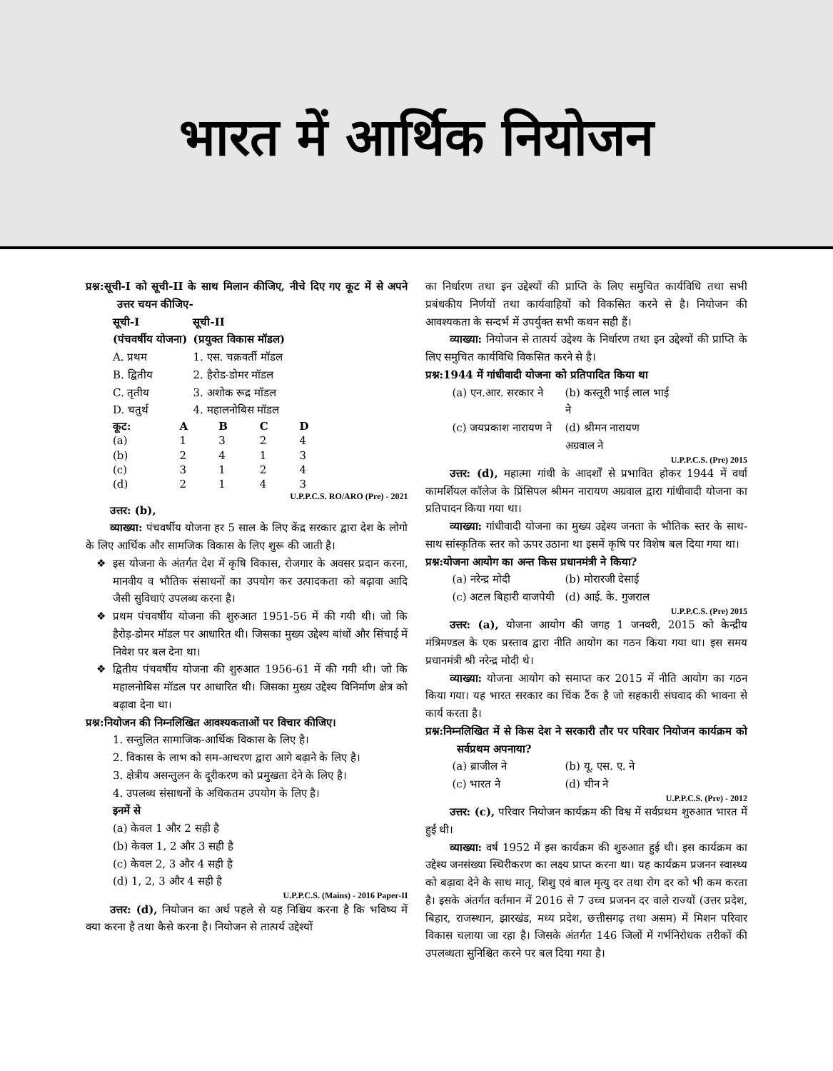भारत में आर्थिक नियोजन
प्रश्न:सूची-I को सूची-II के साथ मिलान कीजिए, नीचे दिए गए कूट में से अपने उत्तर चयन कीजिए-
| सूची-I (पंचवर्षीय योजना) | सूची-II (प्रयुक्त विकास मॉडल) |
| --- | --- |
| A. प्रथम | 1. एस. चक्रवर्ती मॉडल |
| B. द्वितीय | 2. हैरोड-डोमर मॉडल |
| C. तृतीय | 3. अशोक रूद्र मॉडल |
| D. चतुर्थ | 4. महालनोबिस मॉडल |
| कूट: | A | B | C | D |
| --- | --- | --- | --- | --- |
| (a) | 1 | 3 | 2 | 4 |
| (b) | 2 | 4 | 1 | 3 |
| (c) | 3 | 1 | 2 | 4 |
| (d) | 2 | 1 | 4 | 3 |
U.P.P.C.S. RO/ARO (Pre) - 2021
उत्तर: (b),
व्याख्या: पंचवर्षीय योजना हर 5 साल के लिए केंद्र सरकार द्वारा देश के लोगो के लिए आर्थिक और सामजिक विकास के लिए शुरू की जाती है।
इस योजना के अंतर्गत देश में कृषि विकास, रोजगार के अवसर प्रदान करना, मानवीय व भौतिक संसाधनों का उपयोग कर उत्पादकता को बढ़ावा आदि जैसी सुविधाएं उपलब्ध करना है।
प्रथम पंचवर्षीय योजना की शुरुआत 1951-56 में की गयी थी। जो कि हैरोड़-डोमर मॉडल पर आधारित थी। जिसका मुख्य उद्देश्य बांधों और सिंचाई में निवेश पर बल देना था।
द्वितीय पंचवर्षीय योजना की शुरुआत 1956-61 में की गयी थी। जो कि महालनोबिस मॉडल पर आधारित थी। जिसका मुख्य उद्देश्य विनिर्माण क्षेत्र को बढ़ावा देना था।
प्रश्न:नियोजन की निम्नलिखित आवश्यकताओं पर विचार कीजिए।
1. सन्तुलित सामाजिक-आर्थिक विकास के लिए है।
2. विकास के लाभ को सम-आचरण द्वारा आगे बढ़ाने के लिए है।
3. क्षेत्रीय असन्तुलन के दूरीकरण को प्रमुखता देने के लिए है।
4. उपलब्ध संसाधनों के अधिकतम उपयोग के लिए है।
इनमें से
(a) केवल 1 और 2 सही है
(b) केवल 1, 2 और 3 सही है
(c) केवल 2, 3 और 4 सही है
(d) 1, 2, 3 और 4 सही है
U.P.P.C.S. (Mains) - 2016 Paper-II
उत्तर: (d), नियोजन का अर्थ पहले से यह निश्चिय करना है कि भविष्य में क्या करना है तथा कैसे करना है। नियोजन से तात्पर्य उद्देश्यों
का निर्धारण तथा इन उद्देश्यों की प्राप्ति के लिए समुचित कार्यविधि तथा सभी प्रबंधकीय निर्णयों तथा कार्यवाहियों को विकसित करने से है। नियोजन की आवश्यकता के सन्दर्भ में उपर्युक्त सभी कथन सही हैं।
व्याख्या: नियोजन से तात्पर्य उद्देश्य के निर्धारण तथा इन उद्देश्यों की प्राप्ति के लिए समुचित कार्यविधि विकसित करने से है।
प्रश्न:1944 में गांधीवादी योजना को प्रतिपादित किया था
| (a) एन.आर. सरकार ने | (b) कस्तूरी भाई लाल भाई ने |
| (c) जयप्रकाश नारायण ने | (d) श्रीमन नारायण अग्रवाल ने |
U.P.P.C.S. (Pre) 2015
उत्तर: (d), महात्मा गांधी के आदर्शों से प्रभावित होकर 1944 में वर्धा कामर्शियल कॉलेज के प्रिंसिपल श्रीमन नारायण अग्रवाल द्वारा गांधीवादी योजना का प्रतिपादन किया गया था।
व्याख्या: गांधीवादी योजना का मुख्य उद्देश्य जनता के भौतिक स्तर के साथ-साथ सांस्कृतिक स्तर को ऊपर उठाना था इसमें कृषि पर विशेष बल दिया गया था।
प्रश्न:योजना आयोग का अन्त किस प्रधानमंत्री ने किया?
| (a) नरेन्द्र मोदी | (b) मोरारजी देसाई |
| (c) अटल बिहारी वाजपेयी | (d) आई. के. गुजराल |
U.P.P.C.S. (Pre) 2015
उत्तर: (a), योजना आयोग की जगह 1 जनवरी, 2015 को केन्द्रीय मंत्रिमण्डल के एक प्रस्ताव द्वारा नीति आयोग का गठन किया गया था। इस समय प्रधानमंत्री श्री नरेन्द्र मोदी थे।
व्याख्या: योजना आयोग को समाप्त कर 2015 में नीति आयोग का गठन किया गया। यह भारत सरकार का चिंक टैंक है जो सहकारी संघवाद की भावना से कार्य करता है।
प्रश्न:निम्नलिखित में से किस देश ने सरकारी तौर पर परिवार नियोजन कार्यक्रम को सर्वप्रथम अपनाया?
| (a) ब्राजील ने | (b) यू. एस. ए. ने |
| (c) भारत ने | (d) चीन ने |
U.P.P.C.S. (Pre) - 2012
उत्तर: (c), परिवार नियोजन कार्यक्रम की विश्व में सर्वप्रथम शुरुआत भारत में हुई थी।
व्याख्या: वर्ष 1952 में इस कार्यक्रम की शुरुआत हुई थी। इस कार्यक्रम का उद्देश्य जनसंख्या स्थिरीकरण का लक्ष्य प्राप्त करना था। यह कार्यक्रम प्रजनन स्वास्थ्य को बढ़ावा देने के साथ मातृ, शिशु एवं बाल मृत्यु दर तथा रोग दर को भी कम करता है। इसके अंतर्गत वर्तमान में 2016 से 7 उच्च प्रजनन दर वाले राज्यों (उत्तर प्रदेश, बिहार, राजस्थान, झारखंड, मध्य प्रदेश, छत्तीसगढ़ तथा असम) में मिशन परिवार विकास चलाया जा रहा है। जिसके अंतर्गत 146 जिलों में गर्भनिरोधक तरीकों की उपलब्धता सुनिश्चित करने पर बल दिया गया है।